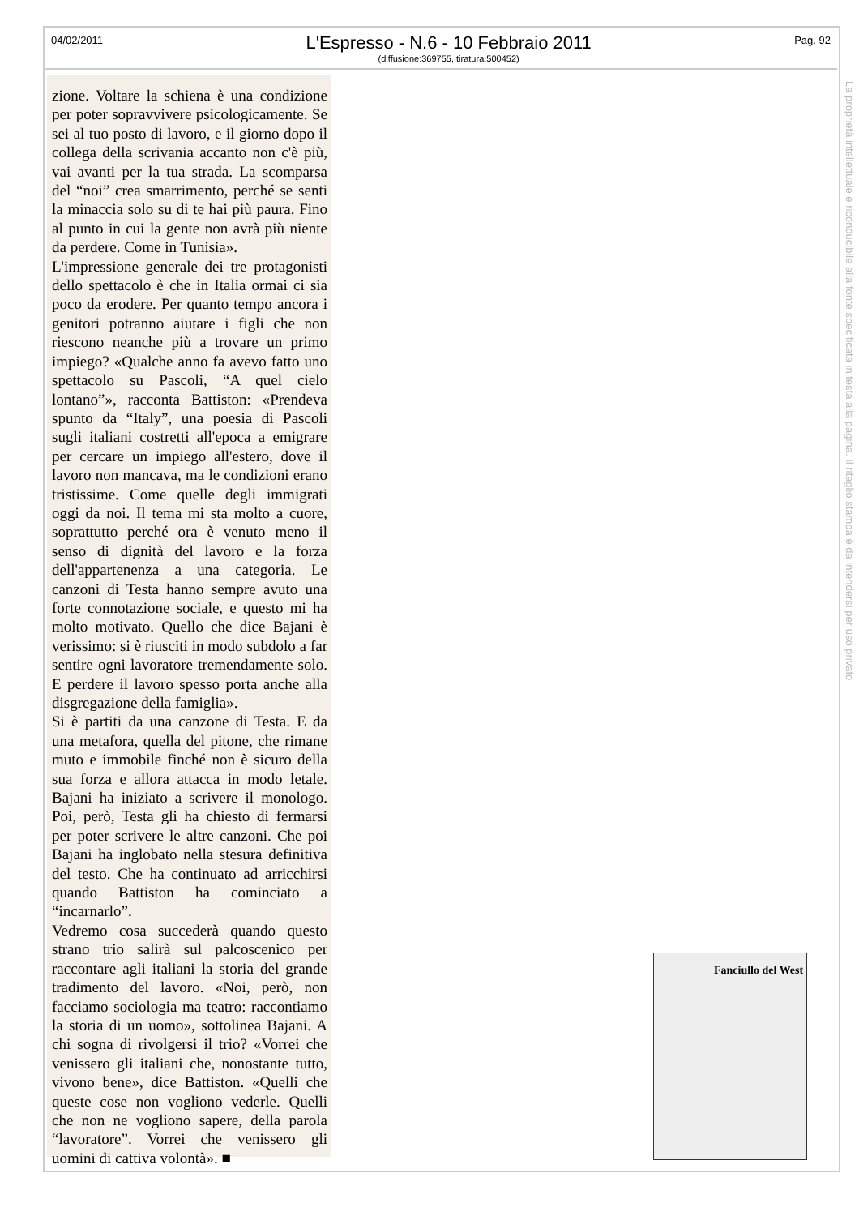04/02/2011
L'Espresso - N.6 - 10 Febbraio 2011
(diffusione:369755, tiratura:500452)
Pag. 92
zione. Voltare la schiena è una condizione per poter sopravvivere psicologicamente. Se sei al tuo posto di lavoro, e il giorno dopo il collega della scrivania accanto non c'è più, vai avanti per la tua strada. La scomparsa del “noi” crea smarrimento, perché se senti la minaccia solo su di te hai più paura. Fino al punto in cui la gente non avrà più niente da perdere. Come in Tunisia».
L'impressione generale dei tre protagonisti dello spettacolo è che in Italia ormai ci sia poco da erodere. Per quanto tempo ancora i genitori potranno aiutare i figli che non riescono neanche più a trovare un primo impiego? «Qualche anno fa avevo fatto uno spettacolo su Pascoli, “A quel cielo lontano”», racconta Battiston: «Prendeva spunto da “Italy”, una poesia di Pascoli sugli italiani costretti all'epoca a emigrare per cercare un impiego all'estero, dove il lavoro non mancava, ma le condizioni erano tristissime. Come quelle degli immigrati oggi da noi. Il tema mi sta molto a cuore, soprattutto perché ora è venuto meno il senso di dignità del lavoro e la forza dell'appartenenza a una categoria. Le canzoni di Testa hanno sempre avuto una forte connotazione sociale, e questo mi ha molto motivato. Quello che dice Bajani è verissimo: si è riusciti in modo subdolo a far sentire ogni lavoratore tremendamente solo. E perdere il lavoro spesso porta anche alla disgregazione della famiglia».
Si è partiti da una canzone di Testa. E da una metafora, quella del pitone, che rimane muto e immobile finché non è sicuro della sua forza e allora attacca in modo letale. Bajani ha iniziato a scrivere il monologo. Poi, però, Testa gli ha chiesto di fermarsi per poter scrivere le altre canzoni. Che poi Bajani ha inglobato nella stesura definitiva del testo. Che ha continuato ad arricchirsi quando Battiston ha cominciato a “incarnarlo”.
Vedremo cosa succederà quando questo strano trio salirà sul palcoscenico per raccontare agli italiani la storia del grande tradimento del lavoro. «Noi, però, non facciamo sociologia ma teatro: raccontiamo la storia di un uomo», sottolinea Bajani. A chi sogna di rivolgersi il trio? «Vorrei che venissero gli italiani che, nonostante tutto, vivono bene», dice Battiston. «Quelli che queste cose non vogliono vederle. Quelli che non ne vogliono sapere, della parola “lavoratore”. Vorrei che venissero gli uomini di cattiva volontà». ■
La proprietà intellettuale è riconducibile alla fonte specificata in testa alla pagina. Il ritaglio stampa è da intendersi per uso privato
Fanciullo del West